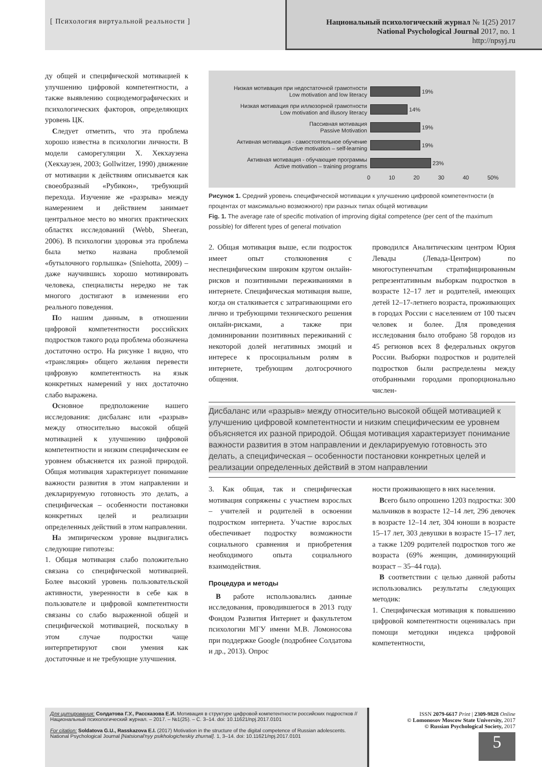[ Психология виртуальной реальности ]
Национальный психологический журнал № 1(25) 2017
National Psychological Journal 2017, no. 1
http://npsyj.ru
ду общей и специфической мотивацией к улучшению цифровой компетентности, а также выявлению социодемографических и психологических факторов, определяющих уровень ЦК.
Следует отметить, что эта проблема хорошо известна в психологии личности. В модели саморегуляции Х. Хекхаузена (Хекхаузен, 2003; Gollwitzer, 1990) движение от мотивации к действиям описывается как своеобразный «Рубикон», требующий перехода. Изучение же «разрыва» между намерением и действием занимает центральное место во многих практических областях исследований (Webb, Sheeran, 2006). В психологии здоровья эта проблема была метко названа проблемой «бутылочного горлышка» (Sniehotta, 2009) – даже научившись хорошо мотивировать человека, специалисты нередко не так многого достигают в изменении его реального поведения.
По нашим данным, в отношении цифровой компетентности российских подростков такого рода проблема обозначена достаточно остро. На рисунке 1 видно, что «трансляция» общего желания перевести цифровую компетентность на язык конкретных намерений у них достаточно слабо выражена.
Основное предположение нашего исследования: дисбаланс или «разрыв» между относительно высокой общей мотивацией к улучшению цифровой компетентности и низким специфическим ее уровнем объясняется их разной природой. Общая мотивация характеризует понимание важности развития в этом направлении и декларируемую готовность это делать, а специфическая – особенности постановки конкретных целей и реализации определенных действий в этом направлении.
На эмпирическом уровне выдвигались следующие гипотезы:
1. Общая мотивация слабо положительно связана со специфической мотивацией. Более высокий уровень пользовательской активности, уверенности в себе как в пользователе и цифровой компетентности связаны со слабо выраженной общей и специфической мотивацией, поскольку в этом случае подростки чаще интерпретируют свои умения как достаточные и не требующие улучшения.
Низкая мотивация при недостаточной грамотности
Low motivation and low literacy
19%
Низкая мотивация при иллюзорной грамотности
Low motivation and illusory literacy
14%
Пассивная мотивация
Passive Motivation
19%
Активная мотивация - самостоятельное обучение
Active motivation – self-learning
19%
Активная мотивация - обучающие программы
Active motivation – training programs
23%
0 10 20 30 40 50%
Рисунок 1. Средний уровень специфической мотивации к улучшению цифровой компетентности (в процентах от максимально возможного) при разных типах общей мотивации
Fig. 1. The average rate of specific motivation of improving digital competence (per cent of the maximum possible) for different types of general motivation
2. Общая мотивация выше, если подросток имеет опыт столкновения с неспецифическим широким кругом онлайн-рисков и позитивными переживаниями в интернете. Специфическая мотивация выше, когда он сталкивается с затрагивающими его лично и требующими технического решения онлайн-рисками, а также при доминировании позитивных переживаний с некоторой долей негативных эмоций и интересе к просоциальным ролям в интернете, требующим долгосрочного общения.
проводился Аналитическим центром Юрия Левады (Левада-Центром) по многоступенчатым стратифицированным репрезентативным выборкам подростков в возрасте 12–17 лет и родителей, имеющих детей 12–17-летнего возраста, проживающих в городах России с населением от 100 тысяч человек и более. Для проведения исследования было отобрано 58 городов из 45 регионов всех 8 федеральных округов России. Выборки подростков и родителей подростков были распределены между отобранными городами пропорционально числен-
Дисбаланс или «разрыв» между относительно высокой общей мотивацией к улучшению цифровой компетентности и низким специфическим ее уровнем объясняется их разной природой. Общая мотивация характеризует понимание важности развития в этом направлении и декларируемую готовность это делать, а специфическая – особенности постановки конкретных целей и реализации определенных действий в этом направлении
3. Как общая, так и специфическая мотивация сопряжены с участием взрослых – учителей и родителей в освоении подростком интернета. Участие взрослых обеспечивает подростку возможности социального сравнения и приобретения необходимого опыта социального взаимодействия.
Процедура и методы
В работе использовались данные исследования, проводившегося в 2013 году Фондом Развития Интернет и факультетом психологии МГУ имени М.В. Ломоносова при поддержке Google (подробнее Солдатова и др., 2013). Опрос
ности проживающего в них населения.
Всего было опрошено 1203 подростка: 300 мальчиков в возрасте 12–14 лет, 296 девочек в возрасте 12–14 лет, 304 юноши в возрасте 15–17 лет, 303 девушки в возрасте 15–17 лет, а также 1209 родителей подростков того же возраста (69% женщин, доминирующий возраст – 35–44 года).
В соответствии с целью данной работы использовались результаты следующих методик:
1. Специфическая мотивация к повышению цифровой компетентности оценивалась при помощи методики индекса цифровой компетентности,
Для цитирования: Солдатова Г.У., Рассказова Е.И. Мотивация в структуре цифровой компетентности российских подростков // Национальный психологический журнал. – 2017. – №1(25). – С. 3–14. doi: 10.11621/npj.2017.0101
For citation: Soldatova G.U., Rasskazova E.I. (2017) Motivation in the structure of the digital competence of Russian adolescents. National Psychological Journal [Natsional'nyy psikhologicheskiy zhurnal]. 1, 3–14. doi: 10.11621/npj.2017.0101
ISSN 2079-6617 Print | 2309-9828 Online
© Lomonosov Moscow State University, 2017
© Russian Psychological Society, 2017
5